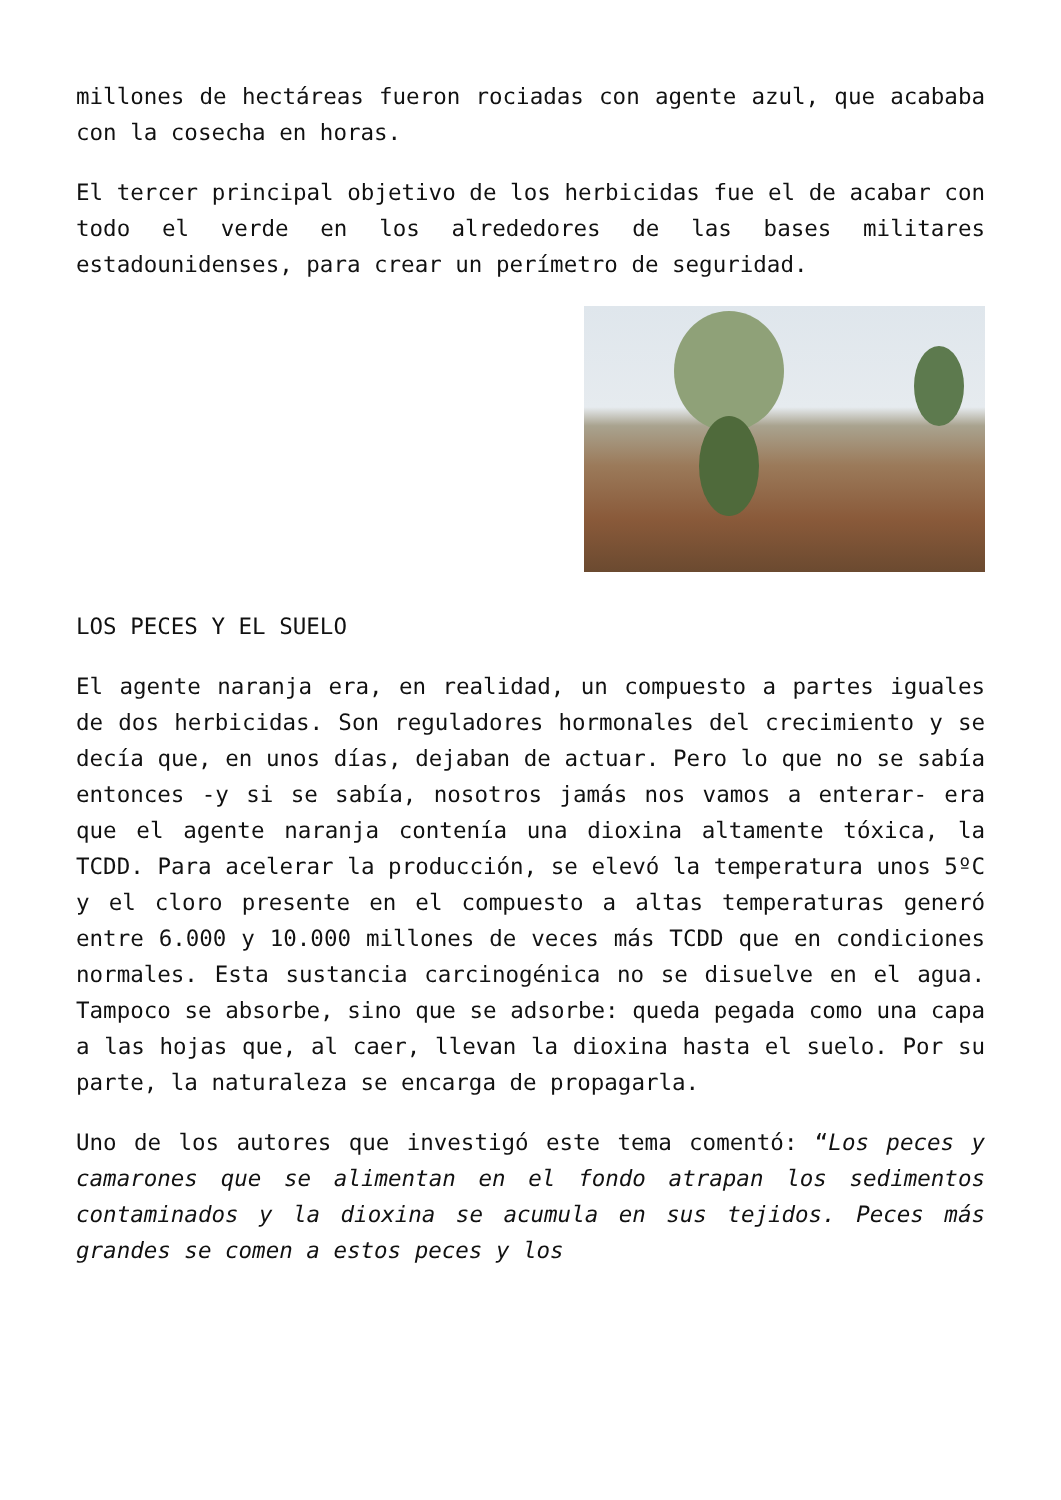millones de hectáreas fueron rociadas con agente azul, que acababa con la cosecha en horas.
El tercer principal objetivo de los herbicidas fue el de acabar con todo el verde en los alrededores de las bases militares estadounidenses, para crear un perímetro de seguridad.
LOS PECES Y EL SUELO
El agente naranja era, en realidad, un compuesto a partes iguales de dos herbicidas. Son reguladores hormonales del crecimiento y se decía que, en unos días, dejaban de actuar. Pero lo que no se sabía entonces -y si se sabía, nosotros jamás nos vamos a enterar- era que el agente naranja contenía una dioxina altamente tóxica, la TCDD. Para acelerar la producción, se elevó la temperatura unos 5ºC y el cloro presente en el compuesto a altas temperaturas generó entre 6.000 y 10.000 millones de veces más TCDD que en condiciones normales. Esta sustancia carcinogénica no se disuelve en el agua. Tampoco se absorbe, sino que se adsorbe: queda pegada como una capa a las hojas que, al caer, llevan la dioxina hasta el suelo. Por su parte, la naturaleza se encarga de propagarla.
Uno de los autores que investigó este tema comentó: “Los peces y camarones que se alimentan en el fondo atrapan los sedimentos contaminados y la dioxina se acumula en sus tejidos. Peces más grandes se comen a estos peces y los